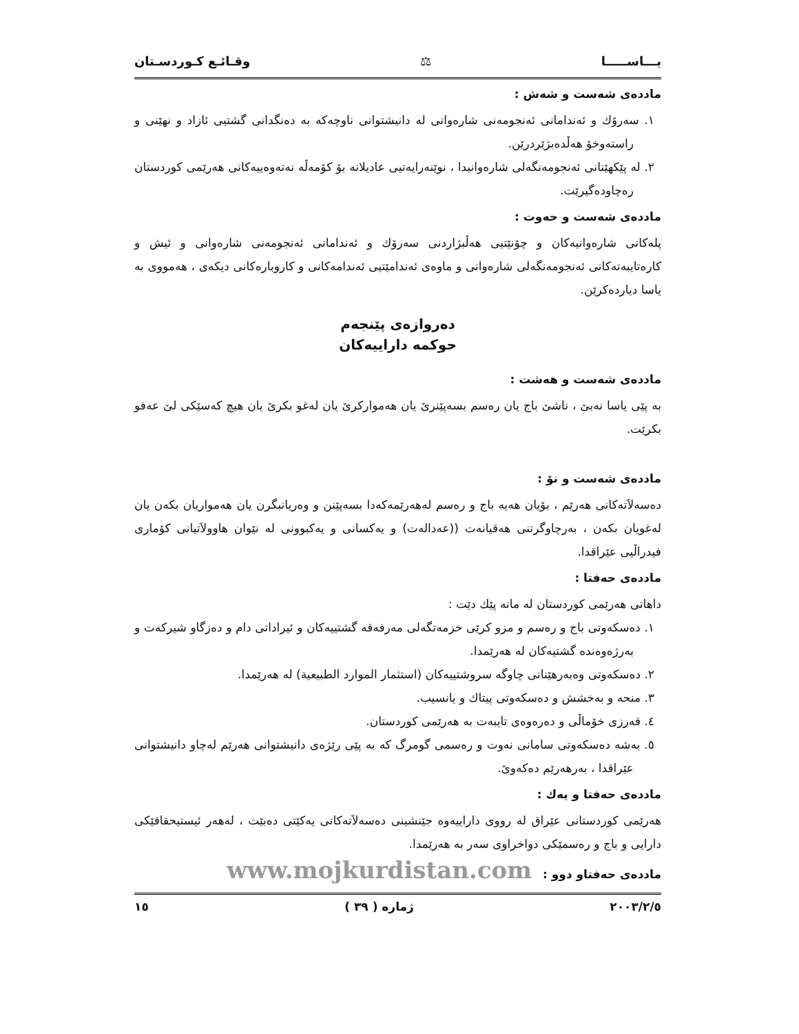یـــاســـــا ⚖ وقـائـع كـوردسـتان
ماددەی شەست و شەش :
١. سەرۆك و ئەندامانی ئەنجومەنی شارەوانی لە دانیشتوانی ناوچەکە بە دەنگدانی گشتیی ئازاد و نهێنی و راستەوخۆ هەڵدەبژێردرێن.
٢. لە پێکهێنانی ئەنجومەنگەلی شارەوانیدا ، نوێنەرایەتیی عادیلانە بۆ کۆمەڵە نەتەوەییەکانی هەرێمی کوردستان رەچاودەگیرێت.
ماددەی شەست و حەوت :
پلەکانی شارەوانیەکان و چۆنێتیی هەڵبژاردنی سەرۆك و ئەندامانی ئەنجومەنی شارەوانی و ئیش و کارەتایبەتەکانی ئەنجومەنگەلی شارەوانی و ماوەی ئەندامێتیی ئەندامەکانی و کاروبارەکانی دیکەی ، هەمووی بە یاسا دیاردەکرێن.
دەروازەی پێنجەم
حوکمە داراییەکان
ماددەی شەست و هەشت :
بە پێی یاسا نەبێ ، ناشێ باج یان رەسم بسەپێنرێ یان هەموارکرێ یان لەغو بکرێ یان هیچ کەسێکی لێ عەفو بکرێت.
ماددەی شەست و نۆ :
دەسەلاَتەکانی هەرێم ، بۆیان هەیە باج و رەسم لەهەرێمەکەدا بسەپێنن و وەریانبگرن یان هەمواریان بکەن یان لەغویان بکەن ، بەرچاوگرتنی هەقیانەت ((عەدالەت) و یەکسانی و یەکبوونی لە نێوان هاوولاَتیانی کۆماری فیدراڵیی عێراقدا.
ماددەی حەفتا :
داهاتی هەرێمی کوردستان لە مانە پێك دێت :
١. دەسکەوتی باج و رەسم و مزو کرێی خزمەتگەلی مەرفەقە گشتییەکان و ئیراداتی دام و دەزگاو شیرکەت و بەرژەوەندە گشتیەکان لە هەرێمدا.
٢. دەسکەوتی وەبەرهێنانی چاوگە سروشتییەکان (استثمار الموارد الطبيعية) لە هەرێمدا.
٣. منحە و بەخشش و دەسکەوتی پیتاك و یانسیب.
٤. قەرزی خۆماڵی و دەرەوەی تایبەت بە هەرێمی کوردستان.
٥. بەشە دەسکەوتی سامانی نەوت و رەسمی گومرگ کە بە پێی رێژەی دانیشتوانی هەرێم لەچاو دانیشتوانی عێراقدا ، بەرهەرێم دەکەوێ.
ماددەی حەفتا و یەك :
هەرێمی کوردستانی عێراق لە رووی داراییەوە جێنشینی دەسەلاَتەکانی یەکێتی دەبێت ، لەهەر ئیستیحقاقێکی دارایی و باج و رەسمێکی دواخراوی سەر بە هەرێمدا.
ماددەی حەفتاو دوو : www.mojkurdistan.com
٢٠٠٣/٢/٥ ژمارە ( ٣٩ ) ١٥